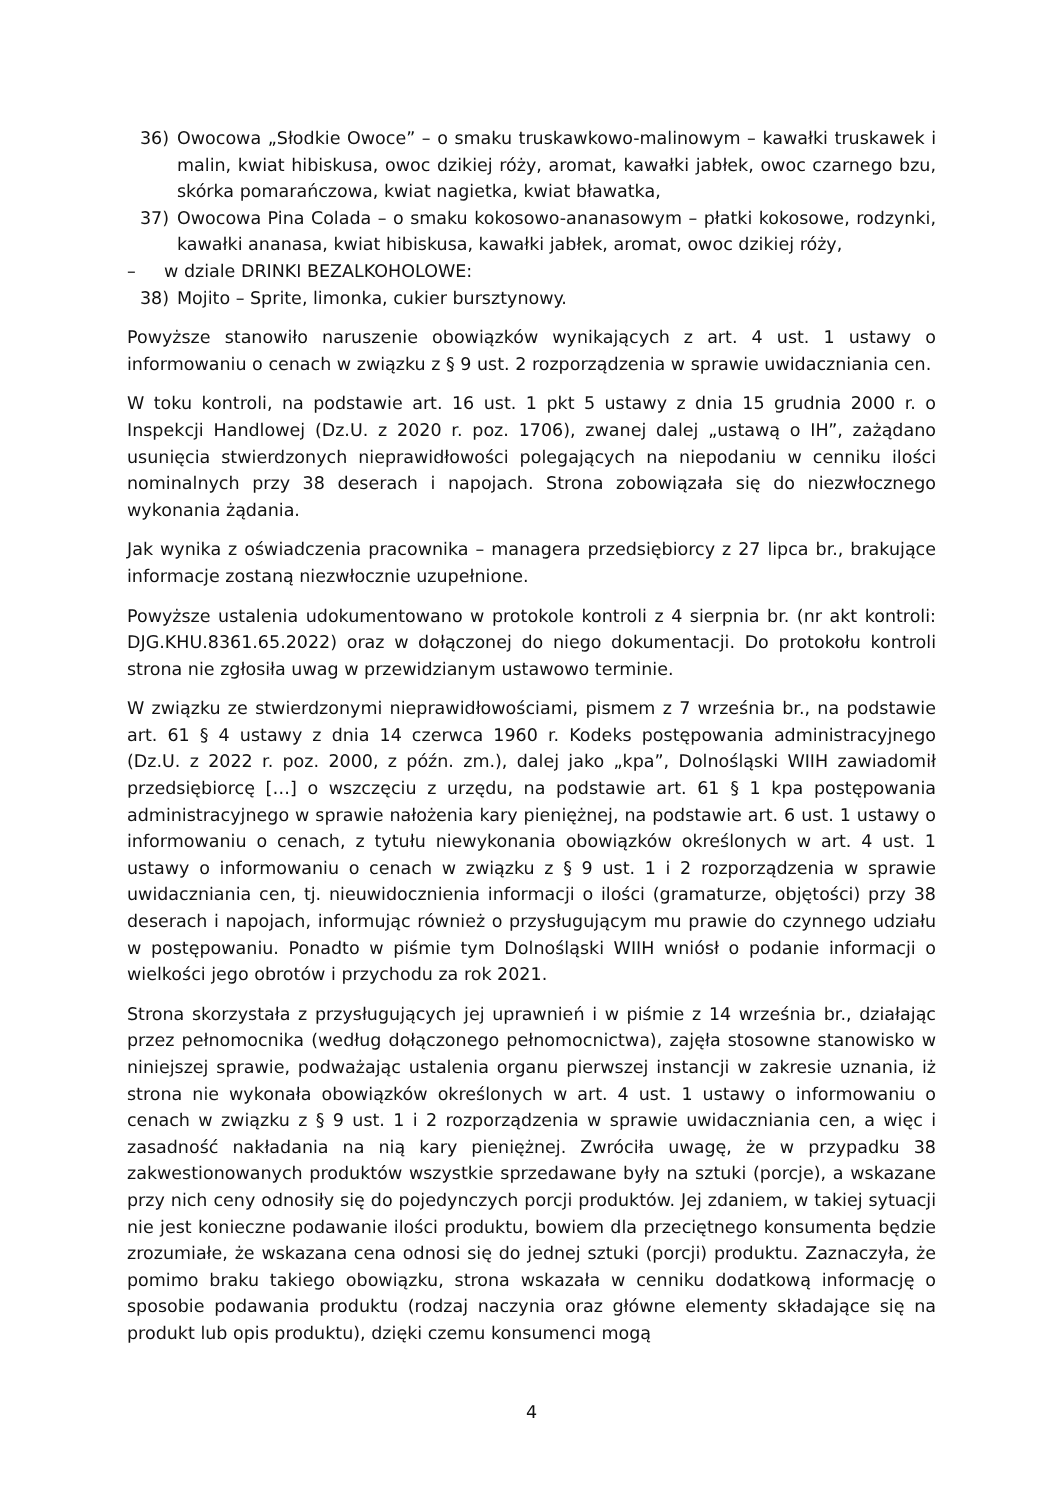36) Owocowa „Słodkie Owoce” – o smaku truskawkowo-malinowym – kawałki truskawek i malin, kwiat hibiskusa, owoc dzikiej róży, aromat, kawałki jabłek, owoc czarnego bzu, skórka pomarańczowa, kwiat nagietka, kwiat bławatka,
37) Owocowa Pina Colada – o smaku kokosowo-ananasowym – płatki kokosowe, rodzynki, kawałki ananasa, kwiat hibiskusa, kawałki jabłek, aromat, owoc dzikiej róży,
– w dziale DRINKI BEZALKOHOLOWE:
38) Mojito – Sprite, limonka, cukier bursztynowy.
Powyższe stanowiło naruszenie obowiązków wynikających z art. 4 ust. 1 ustawy o informowaniu o cenach w związku z § 9 ust. 2 rozporządzenia w sprawie uwidaczniania cen.
W toku kontroli, na podstawie art. 16 ust. 1 pkt 5 ustawy z dnia 15 grudnia 2000 r. o Inspekcji Handlowej (Dz.U. z 2020 r. poz. 1706), zwanej dalej „ustawą o IH”, zażądano usunięcia stwierdzonych nieprawidłowości polegających na niepodaniu w cenniku ilości nominalnych przy 38 deserach i napojach. Strona zobowiązała się do niezwłocznego wykonania żądania.
Jak wynika z oświadczenia pracownika – managera przedsiębiorcy z 27 lipca br., brakujące informacje zostaną niezwłocznie uzupełnione.
Powyższe ustalenia udokumentowano w protokole kontroli z 4 sierpnia br. (nr akt kontroli: DJG.KHU.8361.65.2022) oraz w dołączonej do niego dokumentacji. Do protokołu kontroli strona nie zgłosiła uwag w przewidzianym ustawowo terminie.
W związku ze stwierdzonymi nieprawidłowościami, pismem z 7 września br., na podstawie art. 61 § 4 ustawy z dnia 14 czerwca 1960 r. Kodeks postępowania administracyjnego (Dz.U. z 2022 r. poz. 2000, z późn. zm.), dalej jako „kpa”, Dolnośląski WIIH zawiadomił przedsiębiorcę […] o wszczęciu z urzędu, na podstawie art. 61 § 1 kpa postępowania administracyjnego w sprawie nałożenia kary pieniężnej, na podstawie art. 6 ust. 1 ustawy o informowaniu o cenach, z tytułu niewykonania obowiązków określonych w art. 4 ust. 1 ustawy o informowaniu o cenach w związku z § 9 ust. 1 i 2 rozporządzenia w sprawie uwidaczniania cen, tj. nieuwidocznienia informacji o ilości (gramaturze, objętości) przy 38 deserach i napojach, informując również o przysługującym mu prawie do czynnego udziału w postępowaniu. Ponadto w piśmie tym Dolnośląski WIIH wniósł o podanie informacji o wielkości jego obrotów i przychodu za rok 2021.
Strona skorzystała z przysługujących jej uprawnień i w piśmie z 14 września br., działając przez pełnomocnika (według dołączonego pełnomocnictwa), zajęła stosowne stanowisko w niniejszej sprawie, podważając ustalenia organu pierwszej instancji w zakresie uznania, iż strona nie wykonała obowiązków określonych w art. 4 ust. 1 ustawy o informowaniu o cenach w związku z § 9 ust. 1 i 2 rozporządzenia w sprawie uwidaczniania cen, a więc i zasadność nakładania na nią kary pieniężnej. Zwróciła uwagę, że w przypadku 38 zakwestionowanych produktów wszystkie sprzedawane były na sztuki (porcje), a wskazane przy nich ceny odnosiły się do pojedynczych porcji produktów. Jej zdaniem, w takiej sytuacji nie jest konieczne podawanie ilości produktu, bowiem dla przeciętnego konsumenta będzie zrozumiałe, że wskazana cena odnosi się do jednej sztuki (porcji) produktu. Zaznaczyła, że pomimo braku takiego obowiązku, strona wskazała w cenniku dodatkową informację o sposobie podawania produktu (rodzaj naczynia oraz główne elementy składające się na produkt lub opis produktu), dzięki czemu konsumenci mogą
4